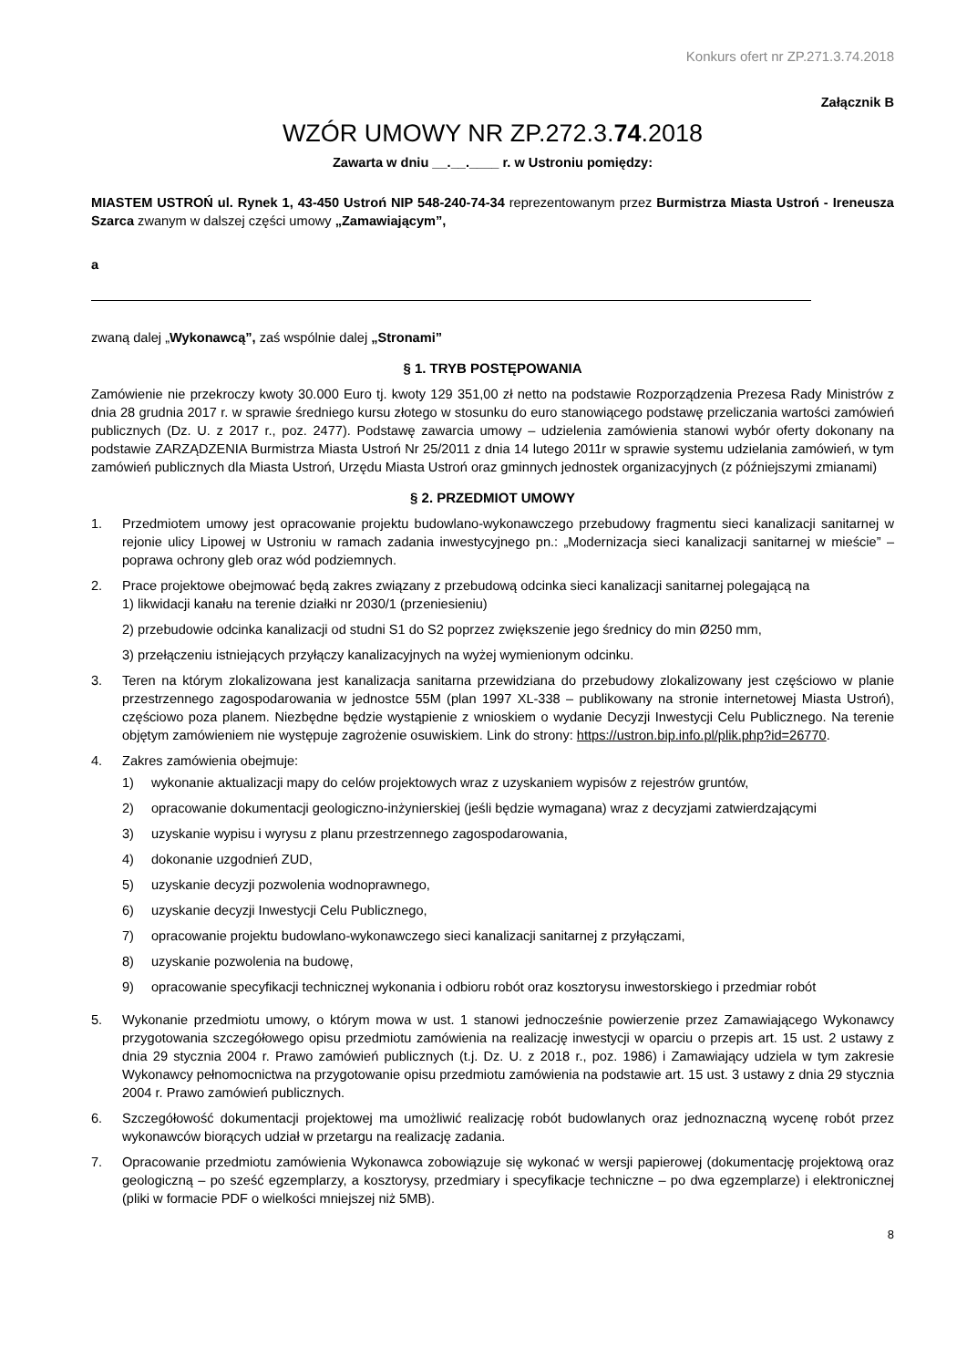Konkurs ofert nr ZP.271.3.74.2018
Załącznik B
WZÓR UMOWY NR ZP.272.3.74.2018
Zawarta w dniu __.__.____ r. w Ustroniu pomiędzy:
MIASTEM USTROŃ ul. Rynek 1, 43-450 Ustroń NIP 548-240-74-34 reprezentowanym przez Burmistrza Miasta Ustroń - Ireneusza Szarca zwanym w dalszej części umowy „Zamawiającym”,
a
zwaną dalej „Wykonawcą”, zaś wspólnie dalej „Stronami”
§ 1. TRYB POSTĘPOWANIA
Zamówienie nie przekroczy kwoty 30.000 Euro tj. kwoty 129 351,00 zł netto na podstawie Rozporządzenia Prezesa Rady Ministrów z dnia 28 grudnia 2017 r. w sprawie średniego kursu złotego w stosunku do euro stanowiącego podstawę przeliczania wartości zamówień publicznych (Dz. U. z 2017 r., poz. 2477). Podstawę zawarcia umowy – udzielenia zamówienia stanowi wybór oferty dokonany na podstawie ZARZĄDZENIA Burmistrza Miasta Ustroń Nr 25/2011 z dnia 14 lutego 2011r w sprawie systemu udzielania zamówień, w tym zamówień publicznych dla Miasta Ustroń, Urzędu Miasta Ustroń oraz gminnych jednostek organizacyjnych (z późniejszymi zmianami)
§ 2. PRZEDMIOT UMOWY
1. Przedmiotem umowy jest opracowanie projektu budowlano-wykonawczego przebudowy fragmentu sieci kanalizacji sanitarnej w rejonie ulicy Lipowej w Ustroniu w ramach zadania inwestycyjnego pn.: „Modernizacja sieci kanalizacji sanitarnej w mieście” – poprawa ochrony gleb oraz wód podziemnych.
2. Prace projektowe obejmować będą zakres związany z przebudową odcinka sieci kanalizacji sanitarnej polegającą na
1) likwidacji kanału na terenie działki nr 2030/1 (przeniesieniu)
2) przebudowie odcinka kanalizacji od studni S1 do S2 poprzez zwiększenie jego średnicy do min Ø250 mm,
3) przełączeniu istniejących przyłączy kanalizacyjnych na wyżej wymienionym odcinku.
3. Teren na którym zlokalizowana jest kanalizacja sanitarna przewidziana do przebudowy zlokalizowany jest częściowo w planie przestrzennego zagospodarowania w jednostce 55M (plan 1997 XL-338 – publikowany na stronie internetowej Miasta Ustroń), częściowo poza planem. Niezbędne będzie wystąpienie z wnioskiem o wydanie Decyzji Inwestycji Celu Publicznego. Na terenie objętym zamówieniem nie występuje zagrożenie osuwiskiem. Link do strony: https://ustron.bip.info.pl/plik.php?id=26770.
4. Zakres zamówienia obejmuje:
1) wykonanie aktualizacji mapy do celów projektowych wraz z uzyskaniem wypisów z rejestrów gruntów,
2) opracowanie dokumentacji geologiczno-inżynierskiej (jeśli będzie wymagana) wraz z decyzjami zatwierdzającymi
3) uzyskanie wypisu i wyrysu z planu przestrzennego zagospodarowania,
4) dokonanie uzgodnień ZUD,
5) uzyskanie decyzji pozwolenia wodnoprawnego,
6) uzyskanie decyzji Inwestycji Celu Publicznego,
7) opracowanie projektu budowlano-wykonawczego sieci kanalizacji sanitarnej z przyłączami,
8) uzyskanie pozwolenia na budowę,
9) opracowanie specyfikacji technicznej wykonania i odbioru robót oraz kosztorysu inwestorskiego i przedmiar robót
5. Wykonanie przedmiotu umowy, o którym mowa w ust. 1 stanowi jednocześnie powierzenie przez Zamawiającego Wykonawcy przygotowania szczegółowego opisu przedmiotu zamówienia na realizację inwestycji w oparciu o przepis art. 15 ust. 2 ustawy z dnia 29 stycznia 2004 r. Prawo zamówień publicznych (t.j. Dz. U. z 2018 r., poz. 1986) i Zamawiający udziela w tym zakresie Wykonawcy pełnomocnictwa na przygotowanie opisu przedmiotu zamówienia na podstawie art. 15 ust. 3 ustawy z dnia 29 stycznia 2004 r. Prawo zamówień publicznych.
6. Szczegółowość dokumentacji projektowej ma umożliwić realizację robót budowlanych oraz jednoznaczną wycenę robót przez wykonawców biorących udział w przetargu na realizację zadania.
7. Opracowanie przedmiotu zamówienia Wykonawca zobowiązuje się wykonać w wersji papierowej (dokumentację projektową oraz geologiczną – po sześć egzemplarzy, a kosztorysy, przedmiary i specyfikacje techniczne – po dwa egzemplarze) i elektronicznej (pliki w formacie PDF o wielkości mniejszej niż 5MB).
8